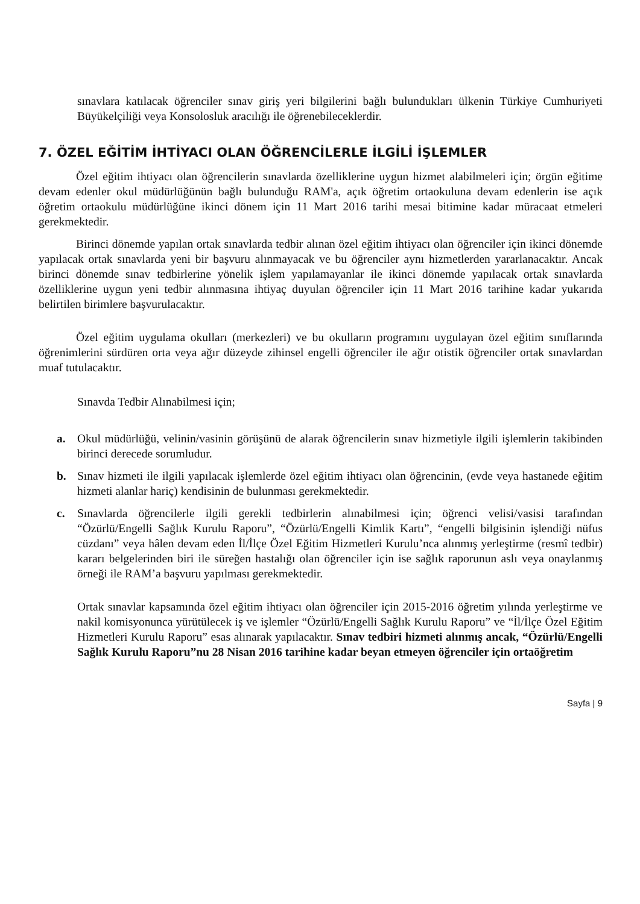sınavlara katılacak öğrenciler sınav giriş yeri bilgilerini bağlı bulundukları ülkenin Türkiye Cumhuriyeti Büyükelçiliği veya Konsolosluk aracılığı ile öğrenebileceklerdir.
7. ÖZEL EĞİTİM İHTİYACI OLAN ÖĞRENCİLERLE İLGİLİ İŞLEMLER
Özel eğitim ihtiyacı olan öğrencilerin sınavlarda özelliklerine uygun hizmet alabilmeleri için; örgün eğitime devam edenler okul müdürlüğünün bağlı bulunduğu RAM'a, açık öğretim ortaokuluna devam edenlerin ise açık öğretim ortaokulu müdürlüğüne ikinci dönem için 11 Mart 2016 tarihi mesai bitimine kadar müracaat etmeleri gerekmektedir.
Birinci dönemde yapılan ortak sınavlarda tedbir alınan özel eğitim ihtiyacı olan öğrenciler için ikinci dönemde yapılacak ortak sınavlarda yeni bir başvuru alınmayacak ve bu öğrenciler aynı hizmetlerden yararlanacaktır. Ancak birinci dönemde sınav tedbirlerine yönelik işlem yapılamayanlar ile ikinci dönemde yapılacak ortak sınavlarda özelliklerine uygun yeni tedbir alınmasına ihtiyaç duyulan öğrenciler için 11 Mart 2016 tarihine kadar yukarıda belirtilen birimlere başvurulacaktır.
Özel eğitim uygulama okulları (merkezleri) ve bu okulların programını uygulayan özel eğitim sınıflarında öğrenimlerini sürdüren orta veya ağır düzeyde zihinsel engelli öğrenciler ile ağır otistik öğrenciler ortak sınavlardan muaf tutulacaktır.
Sınavda Tedbir Alınabilmesi için;
a. Okul müdürlüğü, velinin/vasinin görüşünü de alarak öğrencilerin sınav hizmetiyle ilgili işlemlerin takibinden birinci derecede sorumludur.
b. Sınav hizmeti ile ilgili yapılacak işlemlerde özel eğitim ihtiyacı olan öğrencinin, (evde veya hastanede eğitim hizmeti alanlar hariç) kendisinin de bulunması gerekmektedir.
c. Sınavlarda öğrencilerle ilgili gerekli tedbirlerin alınabilmesi için; öğrenci velisi/vasisi tarafından “Özürlü/Engelli Sağlık Kurulu Raporu”, “Özürlü/Engelli Kimlik Kartı”, “engelli bilgisinin işlendiği nüfus cüzdanı” veya hâlen devam eden İl/İlçe Özel Eğitim Hizmetleri Kurulu’nca alınmış yerleştirme (resmî tedbir) kararı belgelerinden biri ile süreğen hastalığı olan öğrenciler için ise sağlık raporunun aslı veya onaylanmış örneği ile RAM’a başvuru yapılması gerekmektedir.
Ortak sınavlar kapsamında özel eğitim ihtiyacı olan öğrenciler için 2015-2016 öğretim yılında yerleştirme ve nakil komisyonunca yürütülecek iş ve işlemler “Özürlü/Engelli Sağlık Kurulu Raporu” ve “İl/İlçe Özel Eğitim Hizmetleri Kurulu Raporu” esas alınarak yapılacaktır. Sınav tedbiri hizmeti alınmış ancak, “Özürlü/Engelli Sağlık Kurulu Raporu”nu 28 Nisan 2016 tarihine kadar beyan etmeyen öğrenciler için ortaöğretim
Sayfa | 9